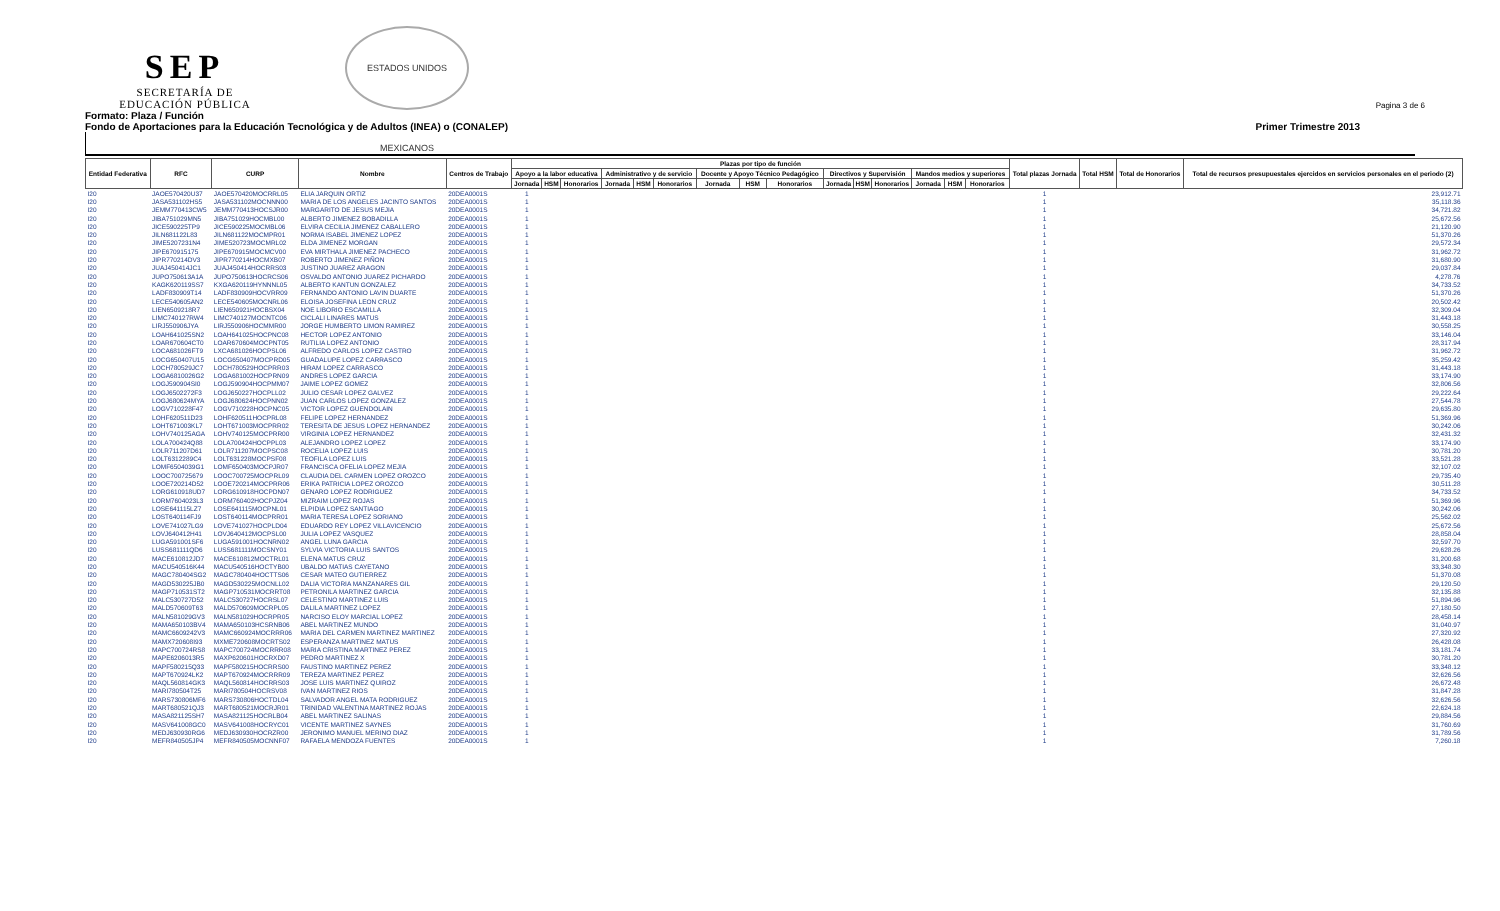SEP
SECRETARÍA DE
EDUCACIÓN PÚBLICA
ESTADOS UNIDOS MEXICANOS
Pagina 3 de 6
Formato: Plaza / Función
Fondo de Aportaciones para la Educación Tecnológica y de Adultos (INEA) o (CONALEP) Primer Trimestre 2013
| Entidad Federativa | RFC | CURP | Nombre | Centros de Trabajo | Plazas por tipo de función | | | | | | | | | | | | | | | Total plazas Jornada | Total HSM | Total de Honorarios | Total de recursos presupuestales ejercidos en servicios personales en el periodo (2) |
| --- | --- | --- | --- | --- | --- | --- | --- | --- | --- | --- | --- | --- | --- | --- | --- | --- | --- | --- | --- | --- | --- | --- | --- |
| | | | | | Apoyo a la labor educativa | | | Administrativo y de servicio | | | Docente y Apoyo Técnico Pedagógico | | | Directivos y Supervisión | | | Mandos medios y superiores | | | | | | |
| | | | | | Jornada | HSM | Honorarios | Jornada | HSM | Honorarios | Jornada | HSM | Honorarios | Jornada | HSM | Honorarios | Jornada | HSM | Honorarios | | | | |
| I20 | JAOE570420U37 | JAOE570420MOCRRL05 | ELIA JARQUIN ORTIZ | 20DEA0001S | 1 | | | | | | | | | | | | | | | 1 | | | 23,912.71 |
| I20 | JASA531102HS5 | JASA531102MOCNNN00 | MARIA DE LOS ANGELES JACINTO SANTOS | 20DEA0001S | 1 | | | | | | | | | | | | | | | 1 | | | 35,118.36 |
| I20 | JEMM770413CW5 | JEMM770413HOCSJR00 | MARGARITO DE JESUS MEJIA | 20DEA0001S | 1 | | | | | | | | | | | | | | | 1 | | | 34,721.82 |
| I20 | JIBA751029MN5 | JIBA751029HOCMBL00 | ALBERTO JIMENEZ BOBADILLA | 20DEA0001S | 1 | | | | | | | | | | | | | | | 1 | | | 25,672.56 |
| I20 | JICE590225TP9 | JICE590225MOCMBL06 | ELVIRA CECILIA JIMENEZ CABALLERO | 20DEA0001S | 1 | | | | | | | | | | | | | | | 1 | | | 21,120.90 |
| I20 | JILN681122L83 | JILN681122MOCMPR01 | NORMA ISABEL JIMENEZ LOPEZ | 20DEA0001S | 1 | | | | | | | | | | | | | | | 1 | | | 51,370.26 |
| I20 | JIME5207231N4 | JIME520723MOCMRL02 | ELDA JIMENEZ MORGAN | 20DEA0001S | 1 | | | | | | | | | | | | | | | 1 | | | 29,572.34 |
| I20 | JIPE670915175 | JIPE670915MOCMCV00 | EVA MIRTHALA JIMENEZ PACHECO | 20DEA0001S | 1 | | | | | | | | | | | | | | | 1 | | | 31,962.72 |
| I20 | JIPR770214DV3 | JIPR770214HOCMXB07 | ROBERTO JIMENEZ PIÑON | 20DEA0001S | 1 | | | | | | | | | | | | | | | 1 | | | 31,680.90 |
| I20 | JUAJ450414JC1 | JUAJ450414HOCRRS03 | JUSTINO JUAREZ ARAGON | 20DEA0001S | 1 | | | | | | | | | | | | | | | 1 | | | 29,037.84 |
| I20 | JUPO750613A1A | JUPO750613HOCRCS06 | OSVALDO ANTONIO JUAREZ PICHARDO | 20DEA0001S | 1 | | | | | | | | | | | | | | | 1 | | | 4,278.76 |
| I20 | KAGK620119SS7 | KXGA620119HYNNNL05 | ALBERTO KANTUN GONZALEZ | 20DEA0001S | 1 | | | | | | | | | | | | | | | 1 | | | 34,733.52 |
| I20 | LADF830909T14 | LADF830909HOCVRR09 | FERNANDO ANTONIO LAVIN DUARTE | 20DEA0001S | 1 | | | | | | | | | | | | | | | 1 | | | 51,370.26 |
| I20 | LECE540605AN2 | LECE540605MOCNRL06 | ELOISA JOSEFINA LEON CRUZ | 20DEA0001S | 1 | | | | | | | | | | | | | | | 1 | | | 20,502.42 |
| I20 | LIEN6509218R7 | LIEN650921HOCBSX04 | NOE LIBORIO ESCAMILLA | 20DEA0001S | 1 | | | | | | | | | | | | | | | 1 | | | 32,309.04 |
| I20 | LIMC740127RW4 | LIMC740127MOCNTC06 | CICLALI LINARES MATUS | 20DEA0001S | 1 | | | | | | | | | | | | | | | 1 | | | 31,443.18 |
| I20 | LIRJ550906JYA | LIRJ550906HOCMMR00 | JORGE HUMBERTO LIMON RAMIREZ | 20DEA0001S | 1 | | | | | | | | | | | | | | | 1 | | | 30,558.25 |
| I20 | LOAH641025SN2 | LOAH641025HOCPNC08 | HECTOR LOPEZ ANTONIO | 20DEA0001S | 1 | | | | | | | | | | | | | | | 1 | | | 33,146.04 |
| I20 | LOAR670604CT0 | LOAR670604MOCPNT05 | RUTILIA LOPEZ ANTONIO | 20DEA0001S | 1 | | | | | | | | | | | | | | | 1 | | | 28,317.94 |
| I20 | LOCA681026FT9 | LXCA681026HOCPSL06 | ALFREDO CARLOS LOPEZ CASTRO | 20DEA0001S | 1 | | | | | | | | | | | | | | | 1 | | | 31,962.72 |
| I20 | LOCG650407U15 | LOCG650407MOCPRD05 | GUADALUPE LOPEZ CARRASCO | 20DEA0001S | 1 | | | | | | | | | | | | | | | 1 | | | 35,259.42 |
| I20 | LOCH780529JC7 | LOCH780529HOCPRR03 | HIRAM LOPEZ CARRASCO | 20DEA0001S | 1 | | | | | | | | | | | | | | | 1 | | | 31,443.18 |
| I20 | LOGA6810026G2 | LOGA681002HOCPRN09 | ANDRES LOPEZ GARCIA | 20DEA0001S | 1 | | | | | | | | | | | | | | | 1 | | | 33,174.90 |
| I20 | LOGJ590904SI0 | LOGJ590904HOCPMM07 | JAIME LOPEZ GOMEZ | 20DEA0001S | 1 | | | | | | | | | | | | | | | 1 | | | 32,806.56 |
| I20 | LOGJ6502272F3 | LOGJ650227HOCPLL02 | JULIO CESAR LOPEZ GALVEZ | 20DEA0001S | 1 | | | | | | | | | | | | | | | 1 | | | 29,222.64 |
| I20 | LOGJ680624MYA | LOGJ680624HOCPNN02 | JUAN CARLOS LOPEZ GONZALEZ | 20DEA0001S | 1 | | | | | | | | | | | | | | | 1 | | | 27,544.78 |
| I20 | LOGV710228F47 | LOGV710228HOCPNC05 | VICTOR LOPEZ GUENDOLAIN | 20DEA0001S | 1 | | | | | | | | | | | | | | | 1 | | | 29,635.80 |
| I20 | LOHF620511D23 | LOHF620511HOCPRL08 | FELIPE LOPEZ HERNANDEZ | 20DEA0001S | 1 | | | | | | | | | | | | | | | 1 | | | 51,369.96 |
| I20 | LOHT671003KL7 | LOHT671003MOCPRR02 | TERESITA DE JESUS LOPEZ HERNANDEZ | 20DEA0001S | 1 | | | | | | | | | | | | | | | 1 | | | 30,242.06 |
| I20 | LOHV740125AGA | LOHV740125MOCPRR00 | VIRGINIA LOPEZ HERNANDEZ | 20DEA0001S | 1 | | | | | | | | | | | | | | | 1 | | | 32,431.32 |
| I20 | LOLA700424Q88 | LOLA700424HOCPPL03 | ALEJANDRO LOPEZ LOPEZ | 20DEA0001S | 1 | | | | | | | | | | | | | | | 1 | | | 33,174.90 |
| I20 | LOLR711207D61 | LOLR711207MOCPSC08 | ROCELIA LOPEZ LUIS | 20DEA0001S | 1 | | | | | | | | | | | | | | | 1 | | | 30,781.20 |
| I20 | LOLT6312289C4 | LOLT631228MOCPSF08 | TEOFILA LOPEZ LUIS | 20DEA0001S | 1 | | | | | | | | | | | | | | | 1 | | | 33,521.28 |
| I20 | LOMF6504039G1 | LOMF650403MOCPJR07 | FRANCISCA OFELIA LOPEZ MEJIA | 20DEA0001S | 1 | | | | | | | | | | | | | | | 1 | | | 32,107.02 |
| I20 | LOOC700725679 | LOOC700725MOCPRL09 | CLAUDIA DEL CARMEN LOPEZ OROZCO | 20DEA0001S | 1 | | | | | | | | | | | | | | | 1 | | | 29,735.40 |
| I20 | LOOE720214D52 | LOOE720214MOCPRR06 | ERIKA PATRICIA LOPEZ OROZCO | 20DEA0001S | 1 | | | | | | | | | | | | | | | 1 | | | 30,511.28 |
| I20 | LORG610918UD7 | LORG610918HOCPDN07 | GENARO LOPEZ RODRIGUEZ | 20DEA0001S | 1 | | | | | | | | | | | | | | | 1 | | | 34,733.52 |
| I20 | LORM7604023L3 | LORM760402HOCPJZ04 | MIZRAIM LOPEZ ROJAS | 20DEA0001S | 1 | | | | | | | | | | | | | | | 1 | | | 51,369.96 |
| I20 | LOSE641115LZ7 | LOSE641115MOCPNL01 | ELPIDIA LOPEZ SANTIAGO | 20DEA0001S | 1 | | | | | | | | | | | | | | | 1 | | | 30,242.06 |
| I20 | LOST640114FJ9 | LOST640114MOCPRR01 | MARIA TERESA LOPEZ SORIANO | 20DEA0001S | 1 | | | | | | | | | | | | | | | 1 | | | 25,562.02 |
| I20 | LOVE741027LG9 | LOVE741027HOCPLD04 | EDUARDO REY LOPEZ VILLAVICENCIO | 20DEA0001S | 1 | | | | | | | | | | | | | | | 1 | | | 25,672.56 |
| I20 | LOVJ640412H41 | LOVJ640412MOCPSL00 | JULIA LOPEZ VASQUEZ | 20DEA0001S | 1 | | | | | | | | | | | | | | | 1 | | | 28,858.04 |
| I20 | LUGA591001SF6 | LUGA591001HOCNRN02 | ANGEL LUNA GARCIA | 20DEA0001S | 1 | | | | | | | | | | | | | | | 1 | | | 32,597.70 |
| I20 | LUSS681111QD6 | LUSS681111MOCSNY01 | SYLVIA VICTORIA LUIS SANTOS | 20DEA0001S | 1 | | | | | | | | | | | | | | | 1 | | | 29,628.26 |
| I20 | MACE610812JD7 | MACE610812MOCTRL01 | ELENA MATUS CRUZ | 20DEA0001S | 1 | | | | | | | | | | | | | | | 1 | | | 31,200.68 |
| I20 | MACU540516K44 | MACU540516HOCTYB00 | UBALDO MATIAS CAYETANO | 20DEA0001S | 1 | | | | | | | | | | | | | | | 1 | | | 33,348.30 |
| I20 | MAGC780404SG2 | MAGC780404HOCTTS06 | CESAR MATEO GUTIERREZ | 20DEA0001S | 1 | | | | | | | | | | | | | | | 1 | | | 51,370.08 |
| I20 | MAGD530225JB0 | MAGD530225MOCNLL02 | DALIA VICTORIA MANZANARES GIL | 20DEA0001S | 1 | | | | | | | | | | | | | | | 1 | | | 29,120.50 |
| I20 | MAGP710531ST2 | MAGP710531MOCRRT08 | PETRONILA MARTINEZ GARCIA | 20DEA0001S | 1 | | | | | | | | | | | | | | | 1 | | | 32,135.88 |
| I20 | MALC530727D52 | MALC530727HOCRSL07 | CELESTINO MARTINEZ LUIS | 20DEA0001S | 1 | | | | | | | | | | | | | | | 1 | | | 51,894.96 |
| I20 | MALD570609T63 | MALD570609MOCRPL05 | DALILA MARTINEZ LOPEZ | 20DEA0001S | 1 | | | | | | | | | | | | | | | 1 | | | 27,180.50 |
| I20 | MALN581029GV3 | MALN581029HOCRPR05 | NARCISO ELOY MARCIAL LOPEZ | 20DEA0001S | 1 | | | | | | | | | | | | | | | 1 | | | 28,458.14 |
| I20 | MAMA650103BV4 | MAMA650103HCSRNB06 | ABEL MARTINEZ MUNDO | 20DEA0001S | 1 | | | | | | | | | | | | | | | 1 | | | 31,040.97 |
| I20 | MAMC6609242V3 | MAMC660924MOCRRR06 | MARIA DEL CARMEN MARTINEZ MARTINEZ | 20DEA0001S | 1 | | | | | | | | | | | | | | | 1 | | | 27,320.92 |
| I20 | MAMX720608I93 | MXME720608MOCRTS02 | ESPERANZA MARTINEZ MATUS | 20DEA0001S | 1 | | | | | | | | | | | | | | | 1 | | | 26,428.08 |
| I20 | MAPC700724RS8 | MAPC700724MOCRRR08 | MARIA CRISTINA MARTINEZ PEREZ | 20DEA0001S | 1 | | | | | | | | | | | | | | | 1 | | | 33,181.74 |
| I20 | MAPE6206013R5 | MAXP620601HOCRXD07 | PEDRO MARTINEZ X | 20DEA0001S | 1 | | | | | | | | | | | | | | | 1 | | | 30,781.20 |
| I20 | MAPF580215Q33 | MAPF580215HOCRRS00 | FAUSTINO MARTINEZ PEREZ | 20DEA0001S | 1 | | | | | | | | | | | | | | | 1 | | | 33,348.12 |
| I20 | MAPT670924LK2 | MAPT670924MOCRRR09 | TEREZA MARTINEZ PEREZ | 20DEA0001S | 1 | | | | | | | | | | | | | | | 1 | | | 32,626.56 |
| I20 | MAQL560814GK3 | MAQL560814HOCRRS03 | JOSE LUIS MARTINEZ QUIROZ | 20DEA0001S | 1 | | | | | | | | | | | | | | | 1 | | | 26,672.48 |
| I20 | MARI780504T25 | MARI780504HOCRSV08 | IVAN MARTINEZ RIOS | 20DEA0001S | 1 | | | | | | | | | | | | | | | 1 | | | 31,847.28 |
| I20 | MARS730806MF6 | MARS730806HOCTDL04 | SALVADOR ANGEL MATA RODRIGUEZ | 20DEA0001S | 1 | | | | | | | | | | | | | | | 1 | | | 32,626.56 |
| I20 | MART680521QJ3 | MART680521MOCRJR01 | TRINIDAD VALENTINA MARTINEZ ROJAS | 20DEA0001S | 1 | | | | | | | | | | | | | | | 1 | | | 22,624.18 |
| I20 | MASA821125SH7 | MASA821125HOCRLB04 | ABEL MARTINEZ SALINAS | 20DEA0001S | 1 | | | | | | | | | | | | | | | 1 | | | 29,884.56 |
| I20 | MASV641008GC0 | MASV641008HOCRYC01 | VICENTE MARTINEZ SAYNES | 20DEA0001S | 1 | | | | | | | | | | | | | | | 1 | | | 31,760.69 |
| I20 | MEDJ630930RG6 | MEDJ630930HOCRZR00 | JERONIMO MANUEL MERINO DIAZ | 20DEA0001S | 1 | | | | | | | | | | | | | | | 1 | | | 31,789.56 |
| I20 | MEFR840505JP4 | MEFR840505MOCNNF07 | RAFAELA MENDOZA FUENTES | 20DEA0001S | 1 | | | | | | | | | | | | | | | 1 | | | 7,260.18 |